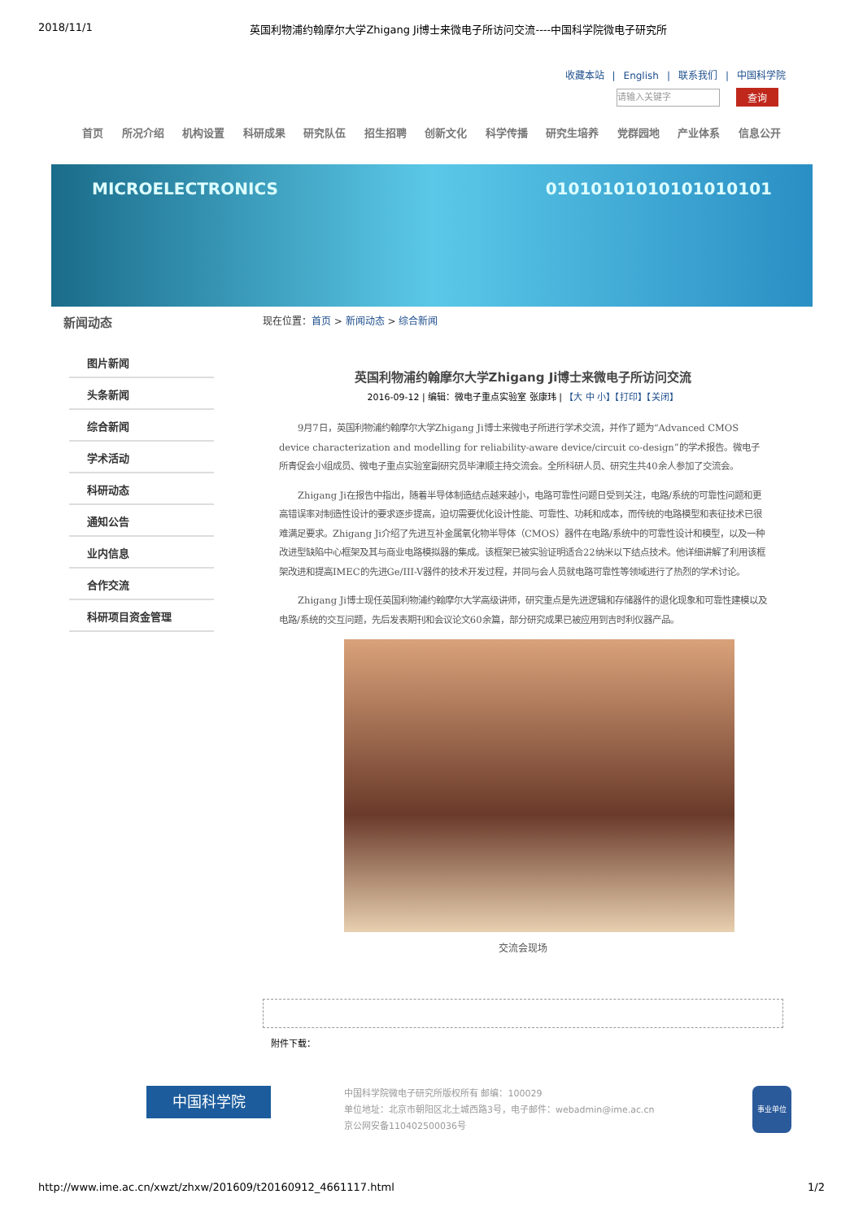2018/11/1 英国利物浦约翰摩尔大学Zhigang Ji博士来微电子所访问交流----中国科学院微电子研究所
收藏本站 | English | 联系我们 | 中国科学院
请输入关键字 查询
首页 所况介绍 机构设置 科研成果 研究队伍 招生招聘 创新文化 科学传播 研究生培养 党群园地 产业体系 信息公开
MICROELECTRONICS 01010101010101010101
新闻动态
图片新闻
头条新闻
综合新闻
学术活动
科研动态
通知公告
业内信息
合作交流
科研项目资金管理
现在位置：首页 > 新闻动态 > 综合新闻
英国利物浦约翰摩尔大学Zhigang Ji博士来微电子所访问交流
2016-09-12 | 编辑：微电子重点实验室 张康玮 | 【大 中 小】【打印】【关闭】
9月7日，英国利物浦约翰摩尔大学Zhigang Ji博士来微电子所进行学术交流，并作了题为“Advanced CMOS device characterization and modelling for reliability-aware device/circuit co-design”的学术报告。微电子所青促会小组成员、微电子重点实验室副研究员毕津顺主持交流会。全所科研人员、研究生共40余人参加了交流会。
Zhigang Ji在报告中指出，随着半导体制造结点越来越小，电路可靠性问题日受到关注，电路/系统的可靠性问题和更高错误率对制造性设计的要求逐步提高，迫切需要优化设计性能、可靠性、功耗和成本，而传统的电路模型和表征技术已很难满足要求。Zhigang Ji介绍了先进互补金属氧化物半导体（CMOS）器件在电路/系统中的可靠性设计和模型，以及一种改进型缺陷中心框架及其与商业电路模拟器的集成。该框架已被实验证明适合22纳米以下结点技术。他详细讲解了利用该框架改进和提高IMEC的先进Ge/III-V器件的技术开发过程，并同与会人员就电路可靠性等领域进行了热烈的学术讨论。
Zhigang Ji博士现任英国利物浦约翰摩尔大学高级讲师，研究重点是先进逻辑和存储器件的退化现象和可靠性建模以及电路/系统的交互问题，先后发表期刊和会议论文60余篇，部分研究成果已被应用到吉时利仪器产品。
交流会现场
附件下载：
中国科学院
中国科学院微电子研究所版权所有 邮编：100029
单位地址：北京市朝阳区北土城西路3号，电子邮件：webadmin@ime.ac.cn
京公网安备110402500036号
事业单位
http://www.ime.ac.cn/xwzt/zhxw/201609/t20160912_4661117.html 1/2